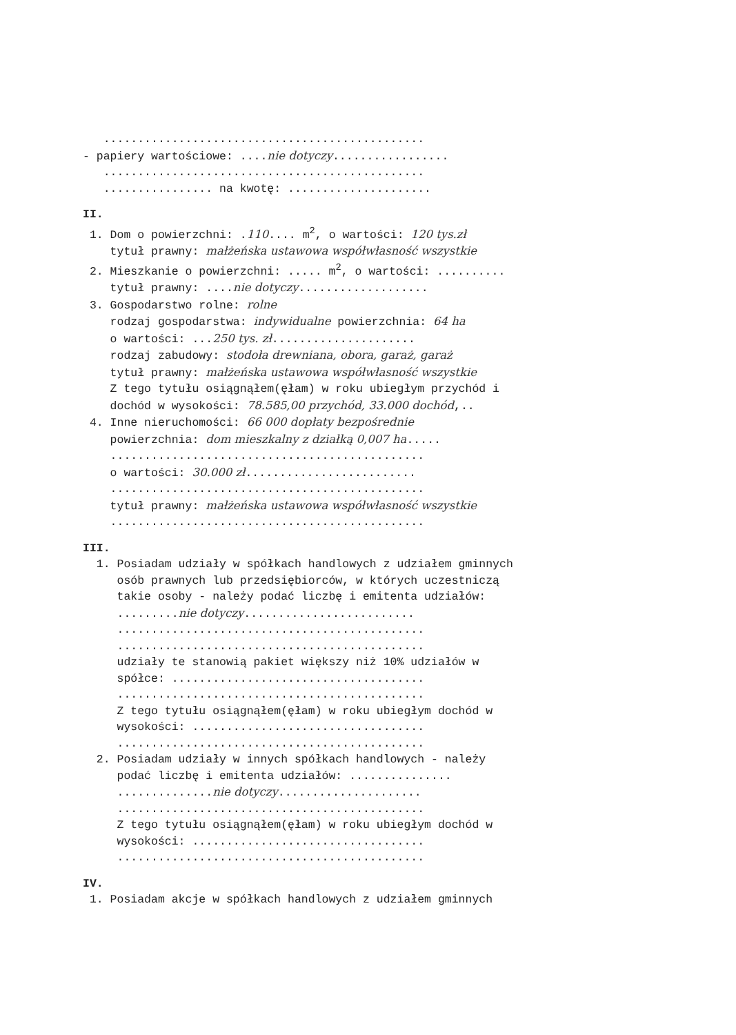...............................................
- papiery wartościowe: ....nie dotyczy.................
...............................................
................ na kwotę: .....................
II.
1. Dom o powierzchni: .110.... m<sup>2</sup>, o wartości: 120 tys.zł
tytuł prawny: małżeńska ustawowa współwłasność wszystkie
2. Mieszkanie o powierzchni: ..... m<sup>2</sup>, o wartości: ..........
tytuł prawny: ....nie dotyczy...................
3. Gospodarstwo rolne: rolne
rodzaj gospodarstwa: indywidualne powierzchnia: 64 ha
o wartości: ...250 tys. zł.....................
rodzaj zabudowy: stodoła drewniana, obora, garaż, garaż
tytuł prawny: małżeńska ustawowa współwłasność wszystkie
Z tego tytułu osiągnąłem(ęłam) w roku ubiegłym przychód i
dochód w wysokości: 78.585,00 przychód, 33.000 dochód,..
4. Inne nieruchomości: 66 000 dopłaty bezpośrednie
powierzchnia: dom mieszkalny z działką 0,007 ha.....
..............................................
o wartości: 30.000 zł.........................
..............................................
tytuł prawny: małżeńska ustawowa współwłasność wszystkie
..............................................
III.
1. Posiadam udziały w spółkach handlowych z udziałem gminnych
osób prawnych lub przedsiębiorców, w których uczestniczą
takie osoby - należy podać liczbę i emitenta udziałów:
.........nie dotyczy.........................
.............................................
.............................................
udziały te stanowią pakiet większy niż 10% udziałów w
spółce: .....................................
.............................................
Z tego tytułu osiągnąłem(ęłam) w roku ubiegłym dochód w
wysokości: ..................................
.............................................
2. Posiadam udziały w innych spółkach handlowych - należy
podać liczbę i emitenta udziałów: ...............
..............nie dotyczy.....................
.............................................
Z tego tytułu osiągnąłem(ęłam) w roku ubiegłym dochód w
wysokości: ..................................
.............................................
IV.
1. Posiadam akcje w spółkach handlowych z udziałem gminnych